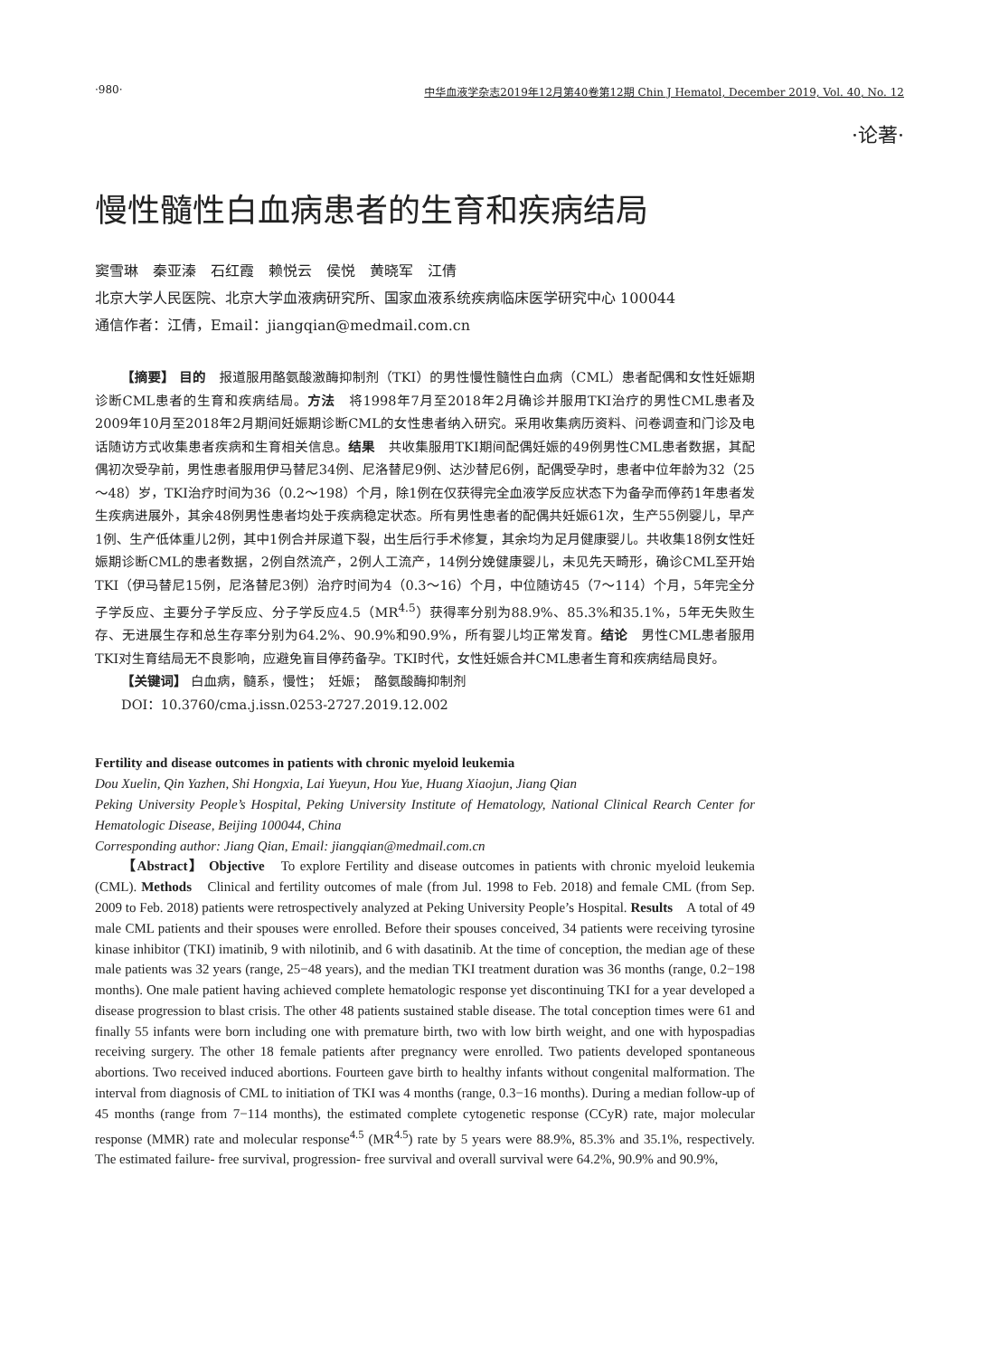·980· 中华血液学杂志2019年12月第40卷第12期 Chin J Hematol, December 2019, Vol. 40, No. 12
·论著·
慢性髓性白血病患者的生育和疾病结局
窦雪琳　秦亚溱　石红霞　赖悦云　侯悦　黄晓军　江倩
北京大学人民医院、北京大学血液病研究所、国家血液系统疾病临床医学研究中心 100044
通信作者：江倩，Email：jiangqian@medmail.com.cn
【摘要】 目的　报道服用酪氨酸激酶抑制剂（TKI）的男性慢性髓性白血病（CML）患者配偶和女性妊娠期诊断CML患者的生育和疾病结局。方法　将1998年7月至2018年2月确诊并服用TKI治疗的男性CML患者及2009年10月至2018年2月期间妊娠期诊断CML的女性患者纳入研究。采用收集病历资料、问卷调查和门诊及电话随访方式收集患者疾病和生育相关信息。结果　共收集服用TKI期间配偶妊娠的49例男性CML患者数据，其配偶初次受孕前，男性患者服用伊马替尼34例、尼洛替尼9例、达沙替尼6例，配偶受孕时，患者中位年龄为32（25～48）岁，TKI治疗时间为36（0.2～198）个月，除1例在仅获得完全血液学反应状态下为备孕而停药1年患者发生疾病进展外，其余48例男性患者均处于疾病稳定状态。所有男性患者的配偶共妊娠61次，生产55例婴儿，早产1例、生产低体重儿2例，其中1例合并尿道下裂，出生后行手术修复，其余均为足月健康婴儿。共收集18例女性妊娠期诊断CML的患者数据，2例自然流产，2例人工流产，14例分娩健康婴儿，未见先天畸形，确诊CML至开始TKI（伊马替尼15例，尼洛替尼3例）治疗时间为4（0.3～16）个月，中位随访45（7～114）个月，5年完全分子学反应、主要分子学反应、分子学反应4.5（MR<sup>4.5</sup>）获得率分别为88.9%、85.3%和35.1%，5年无失败生存、无进展生存和总生存率分别为64.2%、90.9%和90.9%，所有婴儿均正常发育。结论　男性CML患者服用TKI对生育结局无不良影响，应避免盲目停药备孕。TKI时代，女性妊娠合并CML患者生育和疾病结局良好。
【关键词】 白血病，髓系，慢性；　妊娠；　酪氨酸酶抑制剂
DOI：10.3760/cma.j.issn.0253-2727.2019.12.002
Fertility and disease outcomes in patients with chronic myeloid leukemia
Dou Xuelin, Qin Yazhen, Shi Hongxia, Lai Yueyun, Hou Yue, Huang Xiaojun, Jiang Qian
Peking University People’s Hospital, Peking University Institute of Hematology, National Clinical Rearch Center for Hematologic Disease, Beijing 100044, China
Corresponding author: Jiang Qian, Email: jiangqian@medmail.com.cn
【Abstract】 Objective　To explore Fertility and disease outcomes in patients with chronic myeloid leukemia (CML). Methods　Clinical and fertility outcomes of male (from Jul. 1998 to Feb. 2018) and female CML (from Sep. 2009 to Feb. 2018) patients were retrospectively analyzed at Peking University People’s Hospital. Results　A total of 49 male CML patients and their spouses were enrolled. Before their spouses conceived, 34 patients were receiving tyrosine kinase inhibitor (TKI) imatinib, 9 with nilotinib, and 6 with dasatinib. At the time of conception, the median age of these male patients was 32 years (range, 25−48 years), and the median TKI treatment duration was 36 months (range, 0.2−198 months). One male patient having achieved complete hematologic response yet discontinuing TKI for a year developed a disease progression to blast crisis. The other 48 patients sustained stable disease. The total conception times were 61 and finally 55 infants were born including one with premature birth, two with low birth weight, and one with hypospadias receiving surgery. The other 18 female patients after pregnancy were enrolled. Two patients developed spontaneous abortions. Two received induced abortions. Fourteen gave birth to healthy infants without congenital malformation. The interval from diagnosis of CML to initiation of TKI was 4 months (range, 0.3−16 months). During a median follow-up of 45 months (range from 7−114 months), the estimated complete cytogenetic response (CCyR) rate, major molecular response (MMR) rate and molecular response<sup>4.5</sup> (MR<sup>4.5</sup>) rate by 5 years were 88.9%, 85.3% and 35.1%, respectively. The estimated failure- free survival, progression- free survival and overall survival were 64.2%, 90.9% and 90.9%,